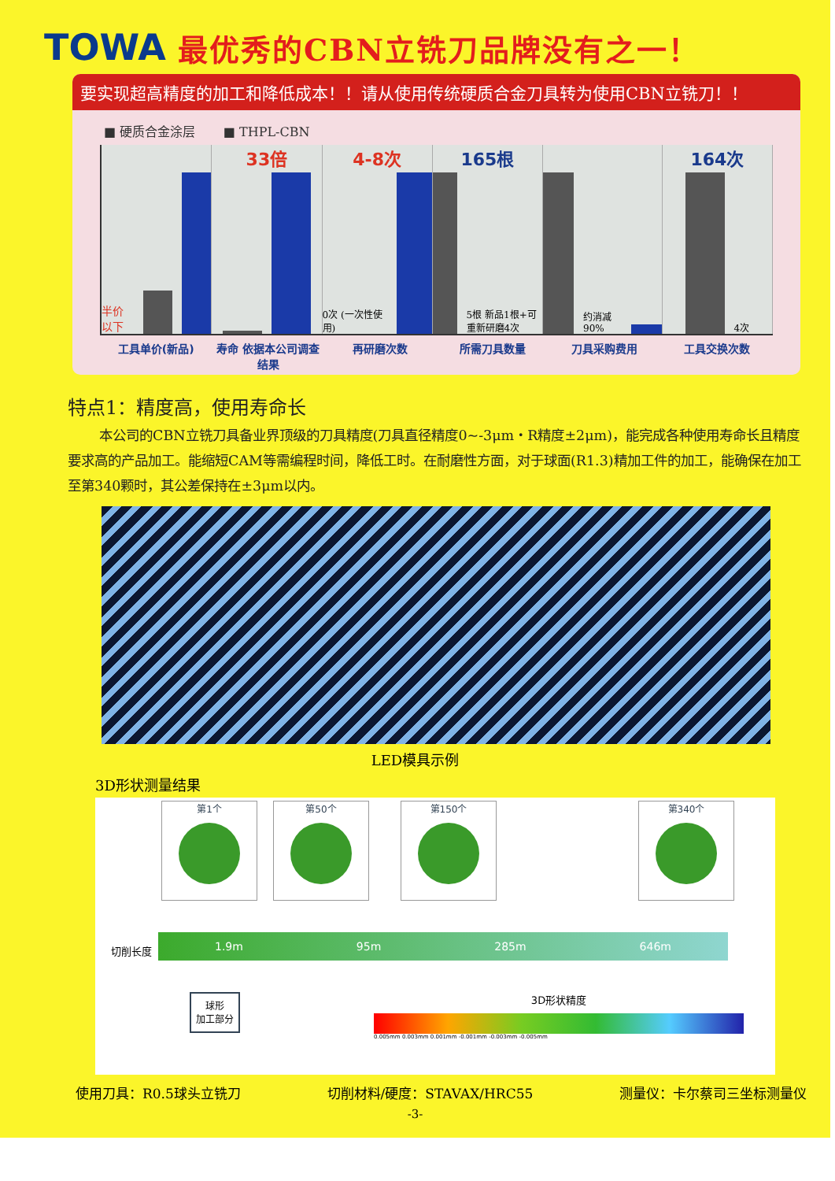TOWA
最优秀的CBN立铣刀品牌没有之一！
要实现超高精度的加工和降低成本！！请从使用传统硬质合金刀具转为使用CBN立铣刀！！
■ 硬质合金涂层 ■ THPL-CBN
半价以下
33倍 4-8次 0次 (一次性使用)
165根
5根 新品1根+可重新研磨4次
约消减90%
164次
4次
工具单价(新品) 寿命 依据本公司调查结果 再研磨次数 所需刀具数量 刀具采购费用 工具交换次数
特点1：精度高，使用寿命长
本公司的CBN立铣刀具备业界顶级的刀具精度(刀具直径精度0~-3μm・R精度±2μm)，能完成各种使用寿命长且精度要求高的产品加工。能缩短CAM等需编程时间，降低工时。在耐磨性方面，对于球面(R1.3)精加工件的加工，能确保在加工至第340颗时，其公差保持在±3μm以内。
LED模具示例
3D形状测量结果
第1个 第50个 第150个 第340个
切削长度
1.9m 95m 285m 646m
球形
加工部分
3D形状精度
0.005mm 0.003mm 0.001mm -0.001mm -0.003mm -0.005mm
使用刀具：R0.5球头立铣刀 切削材料/硬度：STAVAX/HRC55 测量仪：卡尔蔡司三坐标测量仪
-3-